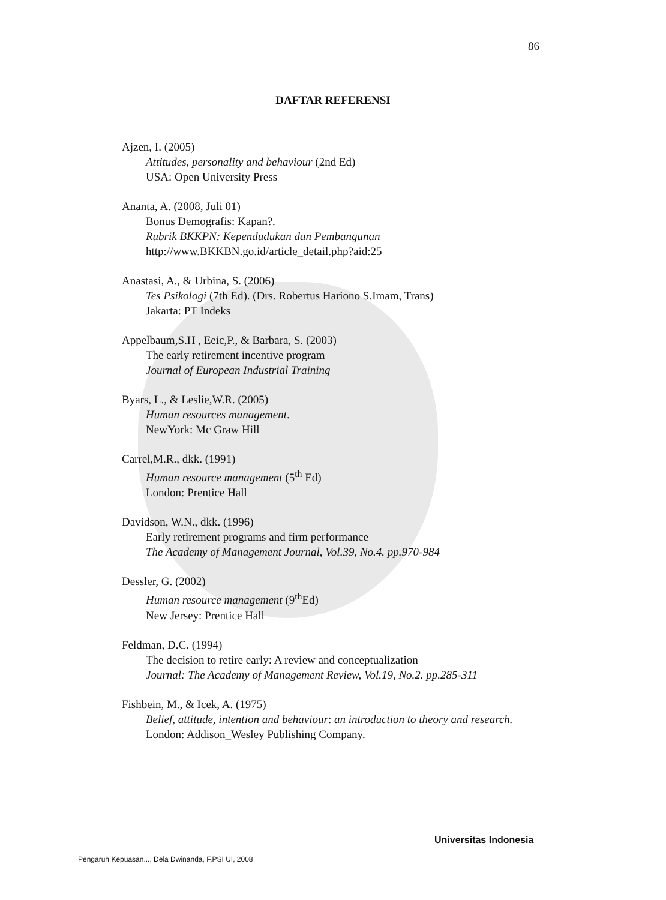86
DAFTAR REFERENSI
Ajzen, I. (2005)
Attitudes, personality and behaviour (2nd Ed)
USA: Open University Press
Ananta, A. (2008, Juli 01)
Bonus Demografis: Kapan?.
Rubrik BKKPN: Kependudukan dan Pembangunan
http://www.BKKBN.go.id/article_detail.php?aid:25
Anastasi, A., & Urbina, S. (2006)
Tes Psikologi (7th Ed). (Drs. Robertus Hariono S.Imam, Trans)
Jakarta: PT Indeks
Appelbaum,S.H , Eeic,P., & Barbara, S. (2003)
The early retirement incentive program
Journal of European Industrial Training
Byars, L., & Leslie,W.R. (2005)
Human resources management.
NewYork: Mc Graw Hill
Carrel,M.R., dkk. (1991)
Human resource management (5<sup>th</sup> Ed)
London: Prentice Hall
Davidson, W.N., dkk. (1996)
Early retirement programs and firm performance
The Academy of Management Journal, Vol.39, No.4. pp.970-984
Dessler, G. (2002)
Human resource management (9<sup>th</sup>Ed)
New Jersey: Prentice Hall
Feldman, D.C. (1994)
The decision to retire early: A review and conceptualization
Journal: The Academy of Management Review, Vol.19, No.2. pp.285-311
Fishbein, M., & Icek, A. (1975)
Belief, attitude, intention and behaviour: an introduction to theory and research.
London: Addison_Wesley Publishing Company.
Universitas Indonesia
Pengaruh Kepuasan..., Dela Dwinanda, F.PSI UI, 2008